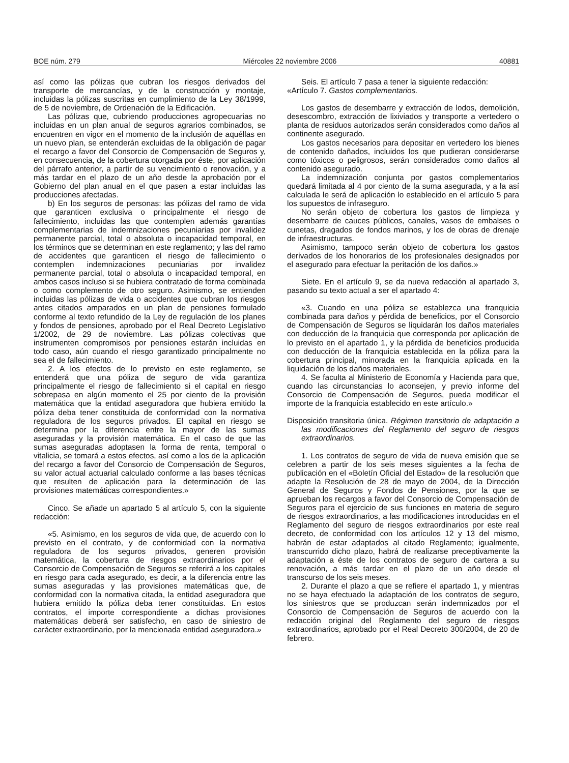BOE núm. 279 Miércoles 22 noviembre 2006 40881
así como las pólizas que cubran los riesgos derivados del transporte de mercancías, y de la construcción y montaje, incluidas la pólizas suscritas en cumplimiento de la Ley 38/1999, de 5 de noviembre, de Ordenación de la Edificación.
Las pólizas que, cubriendo producciones agropecuarias no incluidas en un plan anual de seguros agrarios combinados, se encuentren en vigor en el momento de la inclusión de aquéllas en un nuevo plan, se entenderán excluidas de la obligación de pagar el recargo a favor del Consorcio de Compensación de Seguros y, en consecuencia, de la cobertura otorgada por éste, por aplicación del párrafo anterior, a partir de su vencimiento o renovación, y a más tardar en el plazo de un año desde la aprobación por el Gobierno del plan anual en el que pasen a estar incluidas las producciones afectadas.
b) En los seguros de personas: las pólizas del ramo de vida que garanticen exclusiva o principalmente el riesgo de fallecimiento, incluidas las que contemplen además garantías complementarias de indemnizaciones pecuniarias por invalidez permanente parcial, total o absoluta o incapacidad temporal, en los términos que se determinan en este reglamento; y las del ramo de accidentes que garanticen el riesgo de fallecimiento o contemplen indemnizaciones pecuniarias por invalidez permanente parcial, total o absoluta o incapacidad temporal, en ambos casos incluso si se hubiera contratado de forma combinada o como complemento de otro seguro. Asimismo, se entienden incluidas las pólizas de vida o accidentes que cubran los riesgos antes citados amparados en un plan de pensiones formulado conforme al texto refundido de la Ley de regulación de los planes y fondos de pensiones, aprobado por el Real Decreto Legislativo 1/2002, de 29 de noviembre. Las pólizas colectivas que instrumenten compromisos por pensiones estarán incluidas en todo caso, aún cuando el riesgo garantizado principalmente no sea el de fallecimiento.
2. A los efectos de lo previsto en este reglamento, se entenderá que una póliza de seguro de vida garantiza principalmente el riesgo de fallecimiento si el capital en riesgo sobrepasa en algún momento el 25 por ciento de la provisión matemática que la entidad aseguradora que hubiera emitido la póliza deba tener constituida de conformidad con la normativa reguladora de los seguros privados. El capital en riesgo se determina por la diferencia entre la mayor de las sumas aseguradas y la provisión matemática. En el caso de que las sumas aseguradas adoptasen la forma de renta, temporal o vitalicia, se tomará a estos efectos, así como a los de la aplicación del recargo a favor del Consorcio de Compensación de Seguros, su valor actual actuarial calculado conforme a las bases técnicas que resulten de aplicación para la determinación de las provisiones matemáticas correspondientes.»
Cinco. Se añade un apartado 5 al artículo 5, con la siguiente redacción:
«5. Asimismo, en los seguros de vida que, de acuerdo con lo previsto en el contrato, y de conformidad con la normativa reguladora de los seguros privados, generen provisión matemática, la cobertura de riesgos extraordinarios por el Consorcio de Compensación de Seguros se referirá a los capitales en riesgo para cada asegurado, es decir, a la diferencia entre las sumas aseguradas y las provisiones matemáticas que, de conformidad con la normativa citada, la entidad aseguradora que hubiera emitido la póliza deba tener constituidas. En estos contratos, el importe correspondiente a dichas provisiones matemáticas deberá ser satisfecho, en caso de siniestro de carácter extraordinario, por la mencionada entidad aseguradora.»
Seis. El artículo 7 pasa a tener la siguiente redacción:
«Artículo 7. Gastos complementarios.
Los gastos de desembarre y extracción de lodos, demolición, desescombro, extracción de lixiviados y transporte a vertedero o planta de residuos autorizados serán considerados como daños al continente asegurado.
Los gastos necesarios para depositar en vertedero los bienes de contenido dañados, incluidos los que pudieran considerarse como tóxicos o peligrosos, serán considerados como daños al contenido asegurado.
La indemnización conjunta por gastos complementarios quedará limitada al 4 por ciento de la suma asegurada, y a la así calculada le será de aplicación lo establecido en el artículo 5 para los supuestos de infraseguro.
No serán objeto de cobertura los gastos de limpieza y desembarre de cauces públicos, canales, vasos de embalses o cunetas, dragados de fondos marinos, y los de obras de drenaje de infraestructuras.
Asimismo, tampoco serán objeto de cobertura los gastos derivados de los honorarios de los profesionales designados por el asegurado para efectuar la peritación de los daños.»
Siete. En el artículo 9, se da nueva redacción al apartado 3, pasando su texto actual a ser el apartado 4:
«3. Cuando en una póliza se establezca una franquicia combinada para daños y pérdida de beneficios, por el Consorcio de Compensación de Seguros se liquidarán los daños materiales con deducción de la franquicia que corresponda por aplicación de lo previsto en el apartado 1, y la pérdida de beneficios producida con deducción de la franquicia establecida en la póliza para la cobertura principal, minorada en la franquicia aplicada en la liquidación de los daños materiales.
4. Se faculta al Ministerio de Economía y Hacienda para que, cuando las circunstancias lo aconsejen, y previo informe del Consorcio de Compensación de Seguros, pueda modificar el importe de la franquicia establecido en este artículo.»
Disposición transitoria única. Régimen transitorio de adaptación a las modificaciones del Reglamento del seguro de riesgos extraordinarios.
1. Los contratos de seguro de vida de nueva emisión que se celebren a partir de los seis meses siguientes a la fecha de publicación en el «Boletín Oficial del Estado» de la resolución que adapte la Resolución de 28 de mayo de 2004, de la Dirección General de Seguros y Fondos de Pensiones, por la que se aprueban los recargos a favor del Consorcio de Compensación de Seguros para el ejercicio de sus funciones en materia de seguro de riesgos extraordinarios, a las modificaciones introducidas en el Reglamento del seguro de riesgos extraordinarios por este real decreto, de conformidad con los artículos 12 y 13 del mismo, habrán de estar adaptados al citado Reglamento; igualmente, transcurrido dicho plazo, habrá de realizarse preceptivamente la adaptación a éste de los contratos de seguro de cartera a su renovación, a más tardar en el plazo de un año desde el transcurso de los seis meses.
2. Durante el plazo a que se refiere el apartado 1, y mientras no se haya efectuado la adaptación de los contratos de seguro, los siniestros que se produzcan serán indemnizados por el Consorcio de Compensación de Seguros de acuerdo con la redacción original del Reglamento del seguro de riesgos extraordinarios, aprobado por el Real Decreto 300/2004, de 20 de febrero.